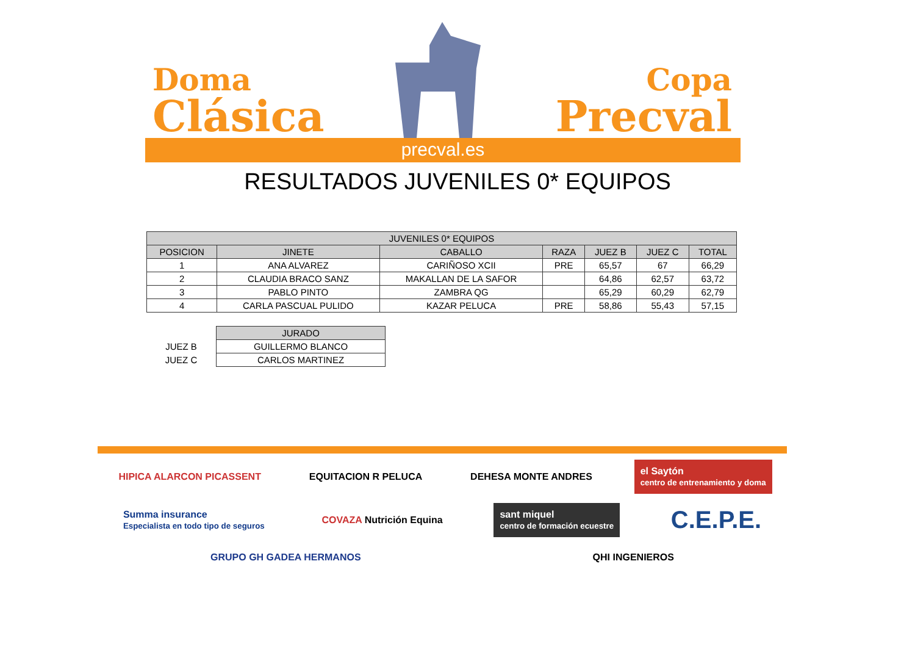Doma
Clásica
Copa
Precval
precval.es
RESULTADOS JUVENILES 0* EQUIPOS
| JUVENILES 0* EQUIPOS | | | | | | |
| --- | --- | --- | --- | --- | --- | --- |
| POSICION | JINETE | CABALLO | RAZA | JUEZ B | JUEZ C | TOTAL |
| 1 | ANA ALVAREZ | CARIÑOSO XCII | PRE | 65,57 | 67 | 66,29 |
| 2 | CLAUDIA BRACO SANZ | MAKALLAN DE LA SAFOR | | 64,86 | 62,57 | 63,72 |
| 3 | PABLO PINTO | ZAMBRA QG | | 65,29 | 60,29 | 62,79 |
| 4 | CARLA PASCUAL PULIDO | KAZAR PELUCA | PRE | 58,86 | 55,43 | 57,15 |
| | JURADO |
| JUEZ B | GUILLERMO BLANCO |
| JUEZ C | CARLOS MARTINEZ |
HIPICA ALARCON PICASSENT
EQUITACION R PELUCA
DEHESA MONTE ANDRES
el Saytón
centro de entrenamiento y doma
Summa insurance
Especialista en todo tipo de seguros
COVAZA Nutrición Equina
sant miquel
centro de formación ecuestre
C.E.P.E.
GRUPO GH GADEA HERMANOS
QHI INGENIEROS